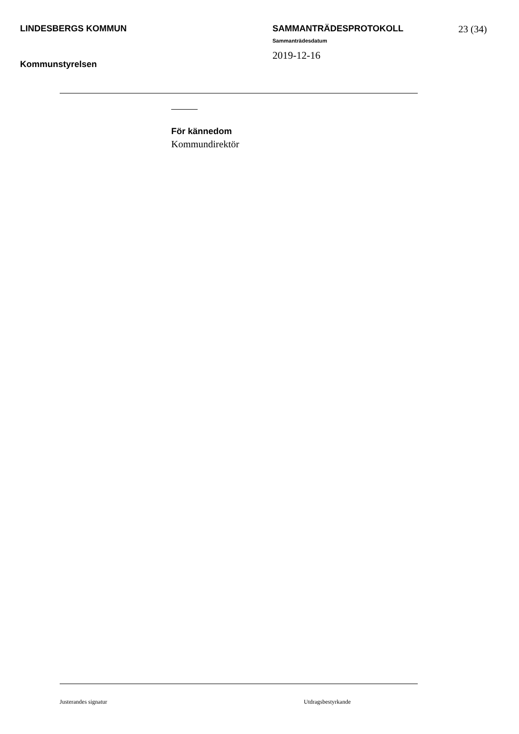LINDESBERGS KOMMUN
Kommunstyrelsen
SAMMANTRÄDESPROTOKOLL
Sammanträdesdatum
2019-12-16
23 (34)
För kännedom
Kommundirektör
Justerandes signatur Utdragsbestyrkande